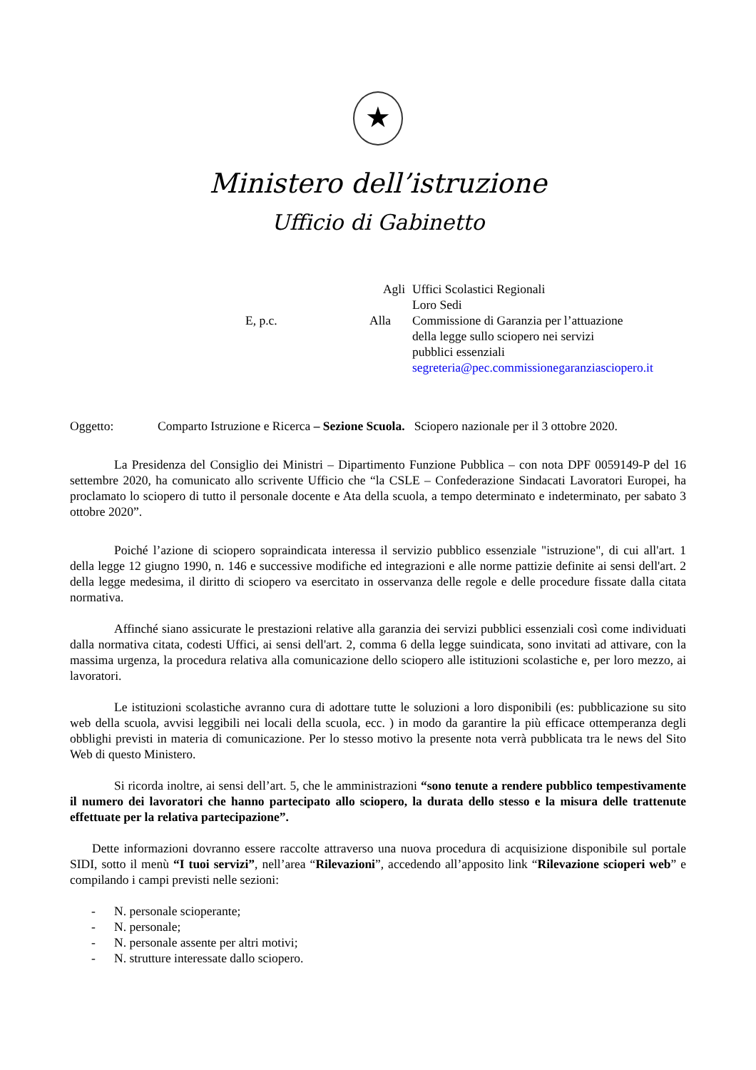★
Ministero dell’istruzione
Ufficio di Gabinetto
Agli
Uffici Scolastici Regionali
Loro Sedi
E, p.c.
Alla
Commissione di Garanzia per l’attuazione
della legge sullo sciopero nei servizi
pubblici essenziali
segreteria@pec.commissionegaranziasciopero.it
Oggetto: Comparto Istruzione e Ricerca – Sezione Scuola. Sciopero nazionale per il 3 ottobre 2020.
La Presidenza del Consiglio dei Ministri – Dipartimento Funzione Pubblica – con nota DPF 0059149-P del 16 settembre 2020, ha comunicato allo scrivente Ufficio che “la CSLE – Confederazione Sindacati Lavoratori Europei, ha proclamato lo sciopero di tutto il personale docente e Ata della scuola, a tempo determinato e indeterminato, per sabato 3 ottobre 2020”.
Poiché l’azione di sciopero sopraindicata interessa il servizio pubblico essenziale "istruzione", di cui all'art. 1 della legge 12 giugno 1990, n. 146 e successive modifiche ed integrazioni e alle norme pattizie definite ai sensi dell'art. 2 della legge medesima, il diritto di sciopero va esercitato in osservanza delle regole e delle procedure fissate dalla citata normativa.
Affinché siano assicurate le prestazioni relative alla garanzia dei servizi pubblici essenziali così come individuati dalla normativa citata, codesti Uffici, ai sensi dell'art. 2, comma 6 della legge suindicata, sono invitati ad attivare, con la massima urgenza, la procedura relativa alla comunicazione dello sciopero alle istituzioni scolastiche e, per loro mezzo, ai lavoratori.
Le istituzioni scolastiche avranno cura di adottare tutte le soluzioni a loro disponibili (es: pubblicazione su sito web della scuola, avvisi leggibili nei locali della scuola, ecc. ) in modo da garantire la più efficace ottemperanza degli obblighi previsti in materia di comunicazione. Per lo stesso motivo la presente nota verrà pubblicata tra le news del Sito Web di questo Ministero.
Si ricorda inoltre, ai sensi dell’art. 5, che le amministrazioni “sono tenute a rendere pubblico tempestivamente il numero dei lavoratori che hanno partecipato allo sciopero, la durata dello stesso e la misura delle trattenute effettuate per la relativa partecipazione”.
Dette informazioni dovranno essere raccolte attraverso una nuova procedura di acquisizione disponibile sul portale SIDI, sotto il menù “I tuoi servizi”, nell’area “Rilevazioni”, accedendo all’apposito link “Rilevazione scioperi web” e compilando i campi previsti nelle sezioni:
- N. personale scioperante;
- N. personale;
- N. personale assente per altri motivi;
- N. strutture interessate dallo sciopero.